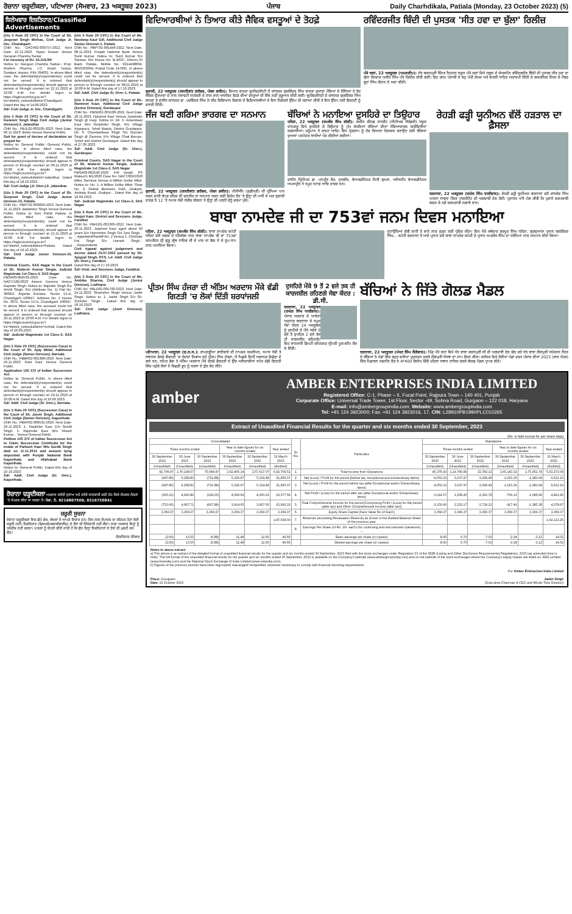ਰੋਜ਼ਾਨਾ ਚੜ੍ਹਦੀਕਲਾ, ਪਟਿਆਲਾ (ਸੋਮਵਾਰ, 23 ਅਕਤੂਬਰ 2023) ਪੰਜਾਬ Daily Charhdikala, Patiala (Monday, 23 October 2023) (5)
ਸ਼ਿਲੇਖਵਾਰ ਇਸ਼ਤਿਹਾਰ/Classified Advertisements
(U/o 5 Rule 20 CPC) In the Court of Sh. Jaspreet Singh Minhas, Civil Judge Jr. Div., Chandigarh
CNR No.: CHCH02-003757-2022. Next Date: 22.12.2023. Tapan Dewan Versus Narayan Chandra Sarkar
For recovery of Rs. 42,119,00/-
Notice to: Narayan Chandra Sarkar:- Prop. Modern Pharma, J.C. Road, Tezpur, Sonitpur, Assam, PIN-784001. In above titled case, the defendant(s)/respondent(s) could not be served. It is ordered that defendant(s)/respondent(s) should appear in person or through counsel on 22.12.2023 at 10:00 A.M. For details logon to https://highcourtchd.gov.in/?trs=district_notice&district=Chandigarh. Dated this day of 14.08.2023.
Sd/- Civil Judge Jr. Div., Chandigarh.
(U/o 5 Rule 20 CPC) In the Court of Sh. Karanvir Singh Maju Civil Judge (Junior Division)-2, Jalandhar
CNR No.: PBJL02-003105-2023. Next Date: 06.11.2023. Bimla Versus General Public
Suit for grant of decree of declaration as prayed for.
Notice to: General Public: General Public, Jalandhar. In above titled case, the defendant(s)/respondent(s) could not be served. It is ordered that defendant(s)/respondent(s) should appear in person or through counsel on 06.11.2023 at 10:00 A.M. For details logon to https://highcourtchd.gov.in/?trs=district_notice&district=Jalandhar. Dated this day of 18.10.2023.
Sd/- Civil Judge (Jr. Divn.)-2, Jalandhar.
(U/o 5 Rule 20 CPC) In the Court of Sh. Gurpreet Singh, Civil Judge Junior Division-10, Patiala.
CNR No.: PBPT02-003096-2023. Next Date: 21.11.2023. Balwinder Singh Versus General Public. Notice to: Gen Public Patiala. In above titled case, the defendant(s)/respondent(s) could not be served. It is ordered that defendant(s)/respondent(s) should appear in person or through counsel on 21.11.2023 at 10:00 A.M. For details logon to https://highcourtchd.gov.in/?trs=district_notice&district=Patiala. Dated this day of 19.10.2023.
Sd/- Civil Judge Junior Division-10, Patiala.
Criminal Courts, SAS Nagar In the Court of Sh. Mukesh Kumar Singla, Judicial Magistrate 1st Class-3, SAS Nagar
PBSA03-004533-2023. Case No. NACT/185/2023 Aseem Doomra Versus Rajinder Singh. Notice to: Rajinder Singh S/o Amrik Singh, R/o (Address No. 1) Flat No. 3068/2, Anjanta Enclave, Sector 51-D, Chandigarh 160047, Address No. 2 House No. 3072, Sector 51-D, Chandigarh 160047. In above titled case, the accused could not be served. It is ordered that accused should appear in person or through counsel on 29.11.2023 at 10:00 A.M. For details logon to https://highcourtchd.gov.in/?trs=district_notice&district=mohali. Dated this day of 26.09.2023.
Sd/- Judicial Magistrate 1st Class-3, SAS Nagar.
(U/o 5 Rule 20 CPC) (Succession Case) In the Court of Sh. Ajay Mittal, Additional Civil Judge (Senior Division), Barnala.
CNR No.: PBBR02-001388-2023. Next Date: 29.11.2023. Rani Kaur Versus General Public
Application U/S 372 of Indian Succession Act.
Notice to: General Public. In above titled case, the defendant(s)/respondent(s) could not be served. It is ordered that defendant(s)/respondent(s) should appear in person or through counsel on 29.11.2023 at 10:00 A.M. Dated this day of 16.09.2023.
Sd/- Addl. Civil Judge (Sr. Divn.), Barnala.
(U/o 5 Rule 20 CPC) (Succession Case) In the Court of Sh. Jasvir Singh, Additional Civil Judge (Senior Division), Kapurthala
CNR No.: PBKP02-000531-2023. Next Date: 29.11.2023. 1. Harjinder Kaur D/o Gurdit Singh, 5. Rajvinder Kaur W/o Vinesh Kumar... Versus General Public
Petition U/S 372 of Indian Succession Act to Claim Succession Certificate for the estate of Parkash Kaur W/o Gurdit Singh died on 11.11.2014 and amount lying deposited with Punjab National Bank Kapurthala and Allahabad Bank Kapurthala.
Notice to: General Public. Dated this day of 10.10.2023.
Sd/- Addl. Civil Judge (Sr. Divn.), Kapurthala.
(U/o 5 Rule 20 CPC) In the Court of Ms. Navdeep Kaur Gill, Additional Civil Judge Senior Division-1, Patiala
CNR No.: PBPT01-001446-2022. Next Date: 08.11.2023. Punjab National Bank Versus Sunil Kumar. Notice to: Sunil Kumar S/o Sarwan, R/o House No. B-4/637, Dheeru Ki Basti, Patiala. Mobile No. 9914498834, 9816263394, Postal Code 147001. In above titled case, the defendant(s)/respondent(s) could not be served. It is ordered that defendant(s)/respondent(s) should appear in person or through counsel on 08.11.2023 at 10:00 A.M. Dated this day of 17.10.2023.
Sd/- Addl. Civil Judge Sr. Divn.-1, Patiala.
(U/o 5 Rule 20 CPC) In the Court of Ms. Ramneet Kaur, Additional Civil Judge (Senior Division), Gurdaspur
CNR No.: PBGD02-001500-2022. Next Date: 28.11.2023. Harpreet Kaur Versus Jaswinder Singh @ Fauji. Notice to: DF. 5: Amandeep Kaur W/o Gurpinder Singh, R/o Village Arjanpura, Tehsil Batala, District Gurdaspur, DF. 6: Chandandeep Singh S/o Gurnam Singh @ Gamma, R/o Village Chak Baroye, Tehsil and District Gurdaspur. Dated this day of 27.09.2023.
Sd/- Addl. Civil Judge (Sr. Divn.), Gurdaspur.
Criminal Courts, SAS Nagar In the Court of Sh. Mukesh Kumar Singla, Judicial Magistrate 1st Class-3, SAS Nagar
PBSA03-002540-2020. FIR Detail: PS Mataur/1 M1/2020 Case No. NACT/832/2020 Miles Services Versus A Million Dollar Affair. Notice to: No. 1: A Million Dollar Affair, Shop No. 9, Global Business Park, Zirakpur, Ambala Road, Zirakpur... Dated this day of 18.09.2023.
Sd/- Judicial Magistrate 1st Class-3, SAS Nagar.
(U/o 5 Rule 20 CPC) In the Court of Ms. Navjot Kaur, District and Sessions Judge, Faridkot
CNR No. PBFD01-001305-2022. Next Date: 20.11.2023. Jaspreet Kaur aged about 50 years D/o Harminder Singh S/o Tara Singh... ...Appellant/Plaintiff No. 2 Versus 1. Chhinder Pal Singh S/o Harnek Singh... ...Respondents
Civil Appeal against judgement and decree dated 25.07.2022 passed by Sh. Ajaypal Singh, PCS, Ld. Addl. Civil Judge (Sr. Divn.), Faridkot.
Dated this day of 17.10.2023.
Sd/- Distt. and Sessions Judge, Faridkot.
(U/o 5 Rule 20 CPC) In the Court of Ms. Ambika Sharma, Civil Judge (Junior Division), Ludhiana
CNR No. PBLD02-005700-2023. Next Date: 24.11.2023. Shamsher Singh Versus Jasbir Singh. Notice to: 1. Jasbir Singh S/o Sh. Surinder Singh... Dated this day of 18.10.2023.
Sd/- Civil Judge (Junir Division), Ludhiana.
ਰੋਜ਼ਾਨਾ ਚੜ੍ਹਦੀਕਲਾ ਅਖ਼ਬਾਰ ਸਬੰਧੀ ਸੁਝਾਅ ਅਤੇ ਵਧੇਰੇ ਜਾਣਕਾਰੀ ਲਈ ਹੇਠ ਲਿਖੇ ਸੰਪਰਕ ਨੰਬਰਾਂ 'ਤੇ ਸੰਪਰਕ ਕੀਤਾ ਜਾ ਸਕਦਾ ਹੈ। ਮੋਬਾ. ਨੰ. 9216807500, 9216720841
ਜ਼ਰੂਰੀ ਸੂਚਨਾ
ਰੋਜ਼ਾਨਾ ਚੜ੍ਹਦੀਕਲਾ ਵਿਚ ਛੱਪੇ ਲੇਖ, ਲੇਖਕਾਂ ਦੇ ਆਪਣੇ ਵਿਚਾਰ ਹਨ। ਇਸ ਨਾਲ ਸੰਪਾਦਕ ਦਾ ਸਹਿਮਤ ਹੋਣਾ ਕੋਈ ਜ਼ਰੂਰੀ ਨਹੀਂ। ਇਸ਼ਤਿਹਾਰ (ਡਿਸਪਲੇ/ਕਲਾਸੀਫਾਈਡ) ਦੇ ਤੱਥਾਂ ਦੀ ਜ਼ਿੰਮੇਵਾਰੀ ਨਹੀਂ ਲੈਂਦਾ। ਸਾਡਾ ਅਖ਼ਬਾਰ ਇਨ੍ਹਾਂ ਨੂੰ ਤਸਦੀਕ ਨਹੀਂ ਕਰਦਾ। ਪਾਠਕਾਂ ਨੂੰ ਬੇਨਤੀ ਕੀਤੀ ਜਾਂਦੀ ਹੈ ਕਿ ਉਹ ਇਨ੍ਹਾਂ ਇਸ਼ਤਿਹਾਰਾਂ ਦੇ ਤੱਥਾਂ ਦੀ ਪੁਸ਼ਟੀ ਕਰ ਲੈਣ।
-ਇਸ਼ਤਿਹਾਰ ਮੈਨੇਜਰ
ਵਿਦਿਆਰਥੀਆਂ ਨੇ ਤਿਆਰ ਕੀਤੇ ਜੈਵਿਕ ਵਸਤੂਆਂ ਦੇ ਤੋਹਫ਼ੇ
ਕੁਰਾਲੀ, 22 ਅਕਤੂਬਰ (ਰਜਨੀਕਾਂਤ ਗਰੋਵਰ, ਪੰਕਜ ਭਸੀਨ): ਰਿਆਤ ਬਾਹਰਾ ਯੂਨੀਵਰਸਿਟੀ ਦੇ ਚਾਂਸਲਰ ਗੁਰਵਿੰਦਰ ਸਿੰਘ ਬਾਹਰਾ ਦੁਆਰਾ ਪੌਦਿਆਂ ਦੇ ਹਿੱਸਿਆਂ ਤੇ ਹੋਰ ਜੈਵਿਕ ਉਤਪਾਦਾਂ ਦੇ ਨਾਲ ਸਜਾਵਟੀ ਸਮੱਗਰੀ ਦੇ ਨਾਲ ਰਾਲ ਅਧਾਰਿਤ ਤੋਹਫ਼ੇ ਦੀਆਂ ਵਸਤੂਆਂ ਦੀ ਇੱਕ ਨਵੀਂ ਸ਼ੁਰੂਆਤ ਕੀਤੀ ਗਈ। ਯੂਨੀਵਰਸਿਟੀ ਦੇ ਚਾਂਸਲਰ ਗੁਰਵਿੰਦਰ ਸਿੰਘ ਬਾਹਰਾ ਤੇ ਵਾਈਸ-ਚਾਂਸਲਰ ਡਾ. ਪਰਵਿੰਦਰ ਸਿੰਘ ਨੇ ਜੀਵ ਵਿਗਿਆਨ ਵਿਭਾਗ ਦੇ ਵਿਦਿਆਰਥੀਆਂ ਦੇ ਇਸ ਨਿਵੇਕਲੇ ਉੱਦਮ ਦੀ ਸ਼ਲਾਘਾ ਕੀਤੀ ਤੇ ਇਸ ਉੱਦਮ ਲਈ ਫੈਕਲਟੀ ਨੂੰ ਵਧਾਈ ਦਿੱਤੀ।
ਰਵਿੰਦਰਜੀਤ ਬਿੰਦੀ ਦੀ ਪੁਸਤਕ 'ਸੀਤ ਹਵਾ ਦਾ ਬੁੱਲਾ' ਰਿਲੀਜ਼
ਪੱਖੋ ਕਲਾਂ, 22 ਅਕਤੂਬਰ (ਅਮਨਦੀਪ): ਸੰਤ ਬਚਨਪੁਰੀ ਇੰਟਰ ਨੈਸ਼ਨਲ ਸਕੂਲ ਪੱਖੋ ਕਲਾਂ ਵਿਖੇ ਸਕੂਲ ਦੇ ਚੇਅਰਮੈਨ ਰਵਿੰਦਰਜੀਤ ਬਿੰਦੀ ਦੀ ਪੁਸਤਕ ਸੀਤ ਹਵਾ ਦਾ ਬੁੱਲਾ ਹੌਲਦਾਰ ਅਜੀਤ ਸਿੰਘ ਪੱਖੋ ਰਿਲੀਜ਼ ਕੀਤੀ ਗਈ। ਇਹ ਰਸਮ ਪੰਜਾਬੀ ਦੇ ਬਹੁ ਪੱਖੀ ਲੇਖਕ ਅਤੇ ਭਾਰਤੀ ਸਾਹਿਤ ਅਕਾਦਮੀ ਦਿੱਲੀ ਦੇ ਗਵਰਨਿੰਗ ਕੌਂਸਲ ਦੇ ਮੈਂਬਰ ਬੂਟਾ ਸਿੰਘ ਚੌਹਾਨ ਨੇ ਅਦਾ ਕੀਤੀ।
ਜੱਜ ਬਣੀ ਗਰਿਮਾ ਭਾਰਗਵ ਦਾ ਸਨਮਾਨ
ਕੁਰਾਲੀ, 22 ਅਕਤੂਬਰ (ਰਜਨੀਕਾਂਤ ਗਰੋਵਰ, ਪੰਕਜ ਭਸੀਨ): ਪੀਸੀਐੱਸ (ਜੁਡੀਸ਼ਰੀ) ਦੀ ਪ੍ਰੀਖਿਆ ਪਾਸ ਕਰਨ ਵਾਲੀ ਰੋਪੜ ਸ਼ਹਿਰ ਦੀ ਵਸਨੀਕ ਦਾ ਸਨਮਾਨ ਕਰਨ ਲਈ ਵਿਸ਼ੇਸ਼ ਤੌਰ 'ਤੇ ਉਨ੍ਹਾਂ ਦੀ ਮਾਸੀ ਦੇ ਘਰ ਕੁਰਾਲੀ ਵਾਰਡ ਨੰ 12 'ਤੇ ਸਮਾਜ ਸੇਵੀ ਸੰਜੀਵ ਗੋਗਨਾ ਤੇ ਉਨ੍ਹਾਂ ਦੀ ਪਤਨੀ ਰੇਨੂੰ ਵਰਮਾ ਪੁੱਜੇ।
ਬੱਚਿਆਂ ਨੇ ਮਨਾਇਆ ਦੁਸਹਿਰੇ ਦਾ ਤਿਉਹਾਰ
ਧਨੌਲਾ, 22 ਅਕਤੂਬਰ (ਚਮਕੌਰ ਸਿੰਘ ਗੱਗੀ): ਗਰੀਨ ਫੀਲਡ ਕਾਨਵੈਂਟ (ਸੀਨੀਅਰ ਸੈਕੰਡਰੀ) ਸਕੂਲ ਦਾਨਗੜ੍ਹ ਵਿਖੇ ਦੁਸਹਿਰੇ ਦੇ ਤਿਉਹਾਰ ਨੂੰ ਮੁੱਖ ਰੱਖਦਿਆਂ ਬੱਚਿਆਂ ਦੀਆਂ ਸੱਭਿਆਚਾਰਕ ਗਤੀਵਿਧੀਆਂ ਕਰਵਾਈਆਂ। ਹਨੂੰਮਾਨ ਤੇ ਰਾਵਣ ਆਦਿ। ਇਸ ਪ੍ਰੋਗਰਾਮ ਨੂੰ ਹੋਰ ਜ਼ਿਆਦਾ ਦਿਲਕਸ਼ ਬਣਾਉਣ ਲਈ ਬੱਚਿਆਂ ਦੁਆਰਾ ਮਨਮੋਹਕ ਝਾਕੀਆਂ ਪੇਸ਼ ਕੀਤੀਆਂ ਗਈਆਂ।
ਵਾਈਸ ਪ੍ਰਿੰਸੀਪਲ ਡਾ. ਮਨਪ੍ਰੀਤ ਕੌਰ, ਸੁਖਬੀਰ, ਕੋਆਰਡੀਨੇਟਰ ਨਿਧੀ ਗੁਪਤਾ, ਅਸਿਸਟੈਂਟ ਕੋਆਰਡੀਨੇਟਰ ਅਮਨਪ੍ਰੀਤ ਤੇ ਸਮੂਹ ਸਟਾਫ਼ ਆਦਿ ਹਾਜ਼ਰ ਸਨ।
ਰੇਹੜੀ ਫੜ੍ਹੀ ਯੂਨੀਅਨ ਵੱਲੋਂ ਹੜਤਾਲ ਦਾ ਫ਼ੈਸਲਾ
ਬਰਨਾਲਾ, 22 ਅਕਤੂਬਰ (ਬਘੇਲ ਸਿੰਘ ਧਾਲੀਵਾਲ): ਰੇਹੜੀ ਫੜ੍ਹੀ ਯੂਨੀਅਨ ਬਰਨਾਲਾ ਵਲੋਂ ਰਾਜਦੇਵ ਸਿੰਘ ਖਾਲਸਾ ਸਾਬਕਾ ਮੈਂਬਰ ਪਾਰਲੀਮੈਂਟ ਦੀ ਅਗਵਾਈ ਹੇਠ ਹੋਈ। ਪ੍ਰਸ਼ਾਸਨ ਪਾਸੋਂ ਮੰਗ ਕੀਤੀ ਕਿ ਪੁਰਾਣੇ ਕਰਮਚਾਰੀ ਬਦਲ ਕੇ ਨਵੇਂ ਕਰਮਚਾਰੀ ਲਗਾਏ ਜਾਣ।
ਬਾਬਾ ਨਾਮਦੇਵ ਜੀ ਦਾ 753ਵਾਂ ਜਨਮ ਦਿਵਸ ਮਨਾਇਆ
ਧਨੌਲਾ, 22 ਅਕਤੂਬਰ (ਚਮਕੌਰ ਸਿੰਘ ਗੱਗੀ): ਬਾਬਾ ਨਾਮਦੇਵ ਕਮੇਟੀ ਧਨੌਲਾ ਵੱਲੋਂ ਨਗਰ ਦੇ ਸਹਿਯੋਗ ਨਾਲ ਬਾਬਾ ਨਾਮਦੇਵ ਜੀ ਦਾ 753ਵਾਂ ਜਨਮਦਿਨ ਸ੍ਰੀ ਗੁਰੂ ਗ੍ਰੰਥ ਸਾਹਿਬ ਜੀ ਦੇ ਪਾਠ ਦਾ ਭੋਗ ਪੈ ਕੇ ਧੂਮ-ਧਾਮ ਨਾਲ ਮਨਾਇਆ ਗਿਆ।
ਸੁਣਾਉਂਦਿਆਂ ਰੱਬੀ ਬਾਣੀ ਤੇ ਬਾਣੇ ਨਾਲ ਜੁੜਨ ਲਈ ਪ੍ਰੇਰਿਤ ਕੀਤਾ। ਇਸ ਮੌਕੇ ਜਥੇਦਾਰ ਭਰਪੂਰ ਸਿੰਘ ਧਨੌਲਾ, ਗੁਰਦੁਆਰਾ ਪ੍ਰਧਾਨ ਬਲਵਿੰਦਰ ਸਿੰਘ... ਕਮੇਟੀ ਬਰਨਾਲਾ ਤੋਂ ਆਏ ਪ੍ਰਧਾਨ ਵਲੋਂ ਬਾਬਾ ਨਾਮਦੇਵ ਕਮੇਟੀ ਦੇ ਪ੍ਰਧਾਨ ਅਮਰੀਕ ਸਿੰਘ ਦਾ ਸਰੋਪਿਆਂ ਨਾਲ ਸਨਮਾਨ ਕੀਤਾ ਗਿਆ।
ਪ੍ਰੀਤਮ ਸਿੰਘ ਹੰਜਰਾ ਦੀ ਅੰਤਿਮ ਅਰਦਾਸ ਮੌਕੇ ਵੱਡੀ ਗਿਣਤੀ 'ਚ ਲੋਕਾਂ ਦਿੱਤੀ ਸ਼ਰਧਾਂਜਲੀ
ਪਟਿਆਲਾ, 22 ਅਕਤੂਬਰ (ਚ.ਨ.ਸ.): ਰਾਮਗੜ੍ਹੀਆ ਭਾਈਚਾਰੇ ਦੀ ਨਾਮਵਰ ਸ਼ਖ਼ਸੀਅਤ, ਸਮਾਜ ਸੇਵੀ ਤੇ ਸਥਾਨਕ ਰੇਲਵੇ ਫੈਕਟਰੀ 'ਚ ਸੇਵਾਵਾਂ ਨਿਭਾਅ ਰਹੇ ਪ੍ਰੀਤਮ ਸਿੰਘ ਹੰਜਰਾ, ਜੋ ਪਿਛਲੇ ਦਿਨੀਂ ਅਚਾਨਕ ਵਿਛੋੜਾ ਦੇ ਗਏ ਸਨ, ਨਮਿਤ ਭੋਗ ਤੇ ਅੰਤਿਮ ਅਰਦਾਸ ਮੌਕੇ ਰੇਲਵੇ ਫੈਕਟਰੀ ਦੇ ਉੱਚ ਅਧਿਕਾਰੀਆਂ ਸਮੇਤ ਵੱਡੀ ਗਿਣਤੀ ਵਿੱਚ ਪਹੁੰਚੇ ਲੋਕਾਂ ਨੇ ਵਿਛੜੀ ਰੂਹ ਨੂੰ ਸ਼ਰਧਾ ਦੇ ਫੁੱਲ ਭੇਟ ਕੀਤੇ।
ਦੁਸਹਿਰੇ ਮੌਕੇ 9 ਤੋਂ 2 ਵਜੇ ਤਕ ਹੀ ਕਾਰਜਸ਼ੀਲ ਰਹਿਣਗੇ ਸੇਵਾ ਕੇਂਦਰ : ਡੀ.ਸੀ.
ਬਰਨਾਲਾ, 22 ਅਕਤੂਬਰ (ਬਘੇਲ ਸਿੰਘ ਧਾਲੀਵਾਲ): ਪੰਜਾਬ ਸਰਕਾਰ ਦੇ ਆਦੇਸ਼ਾਂ ਅਨੁਸਾਰ ਬਰਨਾਲਾ ਦੇ ਸਮੂਹ ਸੇਵਾ ਕੇਂਦਰ 24 ਅਕਤੂਬਰ ਨੂੰ ਦੁਸਹਿਰੇ ਦੇ ਮੌਕੇ ਸਵੇਰੇ 9 ਵਜੇ ਤੋਂ ਦੁਪਹਿਰ 2 ਵਜੇ ਤੱਕ ਹੀ ਕਾਰਜਸ਼ੀਲ ਰਹਿਣਗੇ। ਇਹ ਜਾਣਕਾਰੀ ਡਿਪਟੀ ਕਮਿਸ਼ਨਰ ਸ੍ਰੀਮਤੀ ਪੂਨਮਦੀਪ ਕੌਰ ਨੇ ਦਿੱਤੀ।
ਬੱਚਿਆਂ ਨੇ ਜਿੱਤੇ ਗੋਲਡ ਮੈਡਲ
ਬਰਨਾਲਾ, 22 ਅਕਤੂਬਰ (ਮੱਖਣ ਸਿੰਘ ਲੌਂਗੋਵਾਲ): ਪਿੰਡ ਪੱਖੋ ਕਲਾਂ ਵਿਖੇ ਸੰਤ ਬਾਬਾ ਚਰਨਪੁਰੀ ਜੀ ਦੀ ਅਗਵਾਈ ਹੇਠ ਚੱਲ ਰਹੇ ਸੰਤ ਬਾਬਾ ਲੌਂਗਪੁਰੀ ਸਪੋਰਟਸ ਸੈਂਟਰ ਦੇ ਬੱਚਿਆਂ ਨੇ ਖੇਡਾਂ ਵਿੱਚ ਬਹੁਤ ਵਧੀਆ ਪ੍ਰਦਰਸ਼ਨ ਕਰਕੇ ਲੌਂਗਪੁਰੀ ਸੰਸਥਾ ਦਾ ਨਾਮ ਰੌਸ਼ਨ ਕੀਤਾ। ਜਲੰਧਰ ਵਿਖੇ ਹੋਈਆਂ ਖੇਡਾਂ ਵਤਨ ਪੰਜਾਬ ਦੀਆਂ 2023 (ਰਾਜ ਪੱਧਰ) ਵਿੱਚ ਖਿਡਾਰਨ ਨਵਨੀਤ ਕੌਰ ਨੇ 4*400 ਰਿਲੇਅ ਵਿੱਚੋਂ ਪਹਿਲਾ ਸਥਾਨ ਹਾਸਿਲ ਕਰਕੇ ਗੋਲਡ ਮੈਡਲ ਪ੍ਰਾਪਤ ਕੀਤੇ।
amber
AMBER ENTERPRISES INDIA LIMITED
Registered Office: C-1, Phase – II, Focal Point, Rajpura Town – 140 401, Punjab
Corporate Office: Universal Trade Tower, 1st Floor, Sector -49, Sohna Road, Gurgaon – 122 018, Haryana
E-mail: info@ambergroupindia.com; Website: www.ambergroupindia.com
Tel: +91 124 3923000; Fax: +91 124 3923016, 17, CIN: L28910PB1990PLC010265
Extract of Unaudited Financial Results for the quarter and six months ended 30 September, 2023
(Rs. in lakh except for per share data)
| Consolidated | | | | | | Sl. No. | Particulars | Standalone | | | | | |
| --- | --- | --- | --- | --- | --- | --- | --- | --- | --- | --- | --- | --- | --- |
| Three months ended | | | Year to date figures for six months ended | | Year ended | | | Three months ended | | | Year to date figures for six months ended | | Year ended |
| 30 September 2023 | 30 June 2023 | 30 September 2022 | 30 September 2023 | 30 September 2022 | 31 March 2023 | | | 30 September 2023 | 30 June 2023 | 30 September 2022 | 30 September 2023 | 30 September 2022 | 31 March 2023 |
| (Unaudited) | (Unaudited) | (Unaudited) | (Unaudited) | (Unaudited) | (Audited) | | | (Unaudited) | (Unaudited) | (Unaudited) | (Unaudited) | (Unaudited) | (Audited) |
| 92,706.47 | 1,70,198.67 | 75,044.47 | 2,62,905.14 | 2,57,617.07 | 6,92,709.51 | 1. | Total Income from Operations | 45,376.43 | 1,19,766.89 | 32,782.12 | 1,65,143.32 | 1,75,951.74 | 5,02,272.58 |
| (947.86) | 6,268.83 | (731.88) | 5,320.97 | 5,154.48 | 21,965.37 | 2. | Net (Loss) / Profit for the period (before tax, exceptional and extraordinary items) | -4,053.23 | 3,037.97 | -3,264.49 | -1,015.26 | -1,383.94 | 6,631.19 |
| (947.86) | 6,268.83 | (731.88) | 5,320.97 | 5,154.48 | 21,965.37 | 3. | Net (Loss) / Profit for the period before tax (after Exceptional and/or Extraordinary items) | -4,053.23 | 3,037.97 | -3,264.49 | -1,015.26 | -1,383.94 | 6,631.19 |
| (565.22) | 4,660.86 | (229.05) | 4,095.64 | 4,060.23 | 16,377.56 | 4. | Net Profit / (Loss) for the period after tax (after Exceptional and/or Extraordinary items) | -3,014.57 | 2,258.45 | -2,363.78 | -756.12 | -1,049.96 | 4,891.95 |
| (753.06) | 4,667.71 | (667.88) | 3,914.65 | 3,667.50 | 15,992.33 | 5. | Total Comprehensive Income for the period [Comprising Profit / (Loss) for the period (after tax) and Other Comprehensive Income (after tax)] | -3,150.66 | 2,233.17 | -2,729.23 | -917.49 | -1,385.28 | 4,378.67 |
| 3,369.37 | 3,369.37 | 3,369.37 | 3,369.37 | 3,369.37 | 3,369.37 | 6. | Equity Share Capital (Face Value Rs.10 Each) | 3,369.37 | 3,369.37 | 3,369.37 | 3,369.37 | 3,369.37 | 3,369.37 |
| - | - | - | - | - | 1,87,508.00 | 7. | Reserves (excluding Revaluation Reserve) as shown in the Audited Balance Sheet of the previous year | - | - | - | - | - | 1,62,122.25 |
| | | | | | | 8. | Earnings Per Share (of Rs. 10/- each) (for continuing and discontinued operations) – | | | | | | |
| (2.06) | 13.55 | (0.88) | 11.48 | 11.60 | 46.66 | | Basic earnings per share (in rupees) | -8.95 | 6.70 | -7.02 | -2.24 | -3.12 | 14.52 |
| (2.06) | 13.55 | (0.88) | 11.48 | 11.60 | 46.66 | | Diluted earnings per share (in rupees) | -8.95 | 6.70 | -7.02 | -2.24 | -3.12 | 14.52 |
Notes to above extract:
a) The above is an extract of the detailed format of unaudited financial results for the quarter and six months ended 30 September, 2023 filed with the stock exchanges under Regulation 33 of the SEBI (Listing and Other Disclosure Requirements) Regulations, 2015 (as amended time to time). The full format of the unaudited financial results for the quarter and six months ended 30 September, 2023 is available on the Company's website (www.ambergroupindia.com) and on the website of the stock exchanges where the Company's equity shares are listed viz. BSE Limited (www.bseindia.com) and the National Stock Exchange of India Limited (www.nseindia.com).
b) Figures of the previous periods have been regrouped/ rearranged/ reclassified, wherever necessary to comply with financial reporting requirements.
For Amber Enterprises India Limited
Place: Gurugram
Date: 21 October 2023
Jasbir Singh
(Executive Chairman & CEO and Whole Time Director)